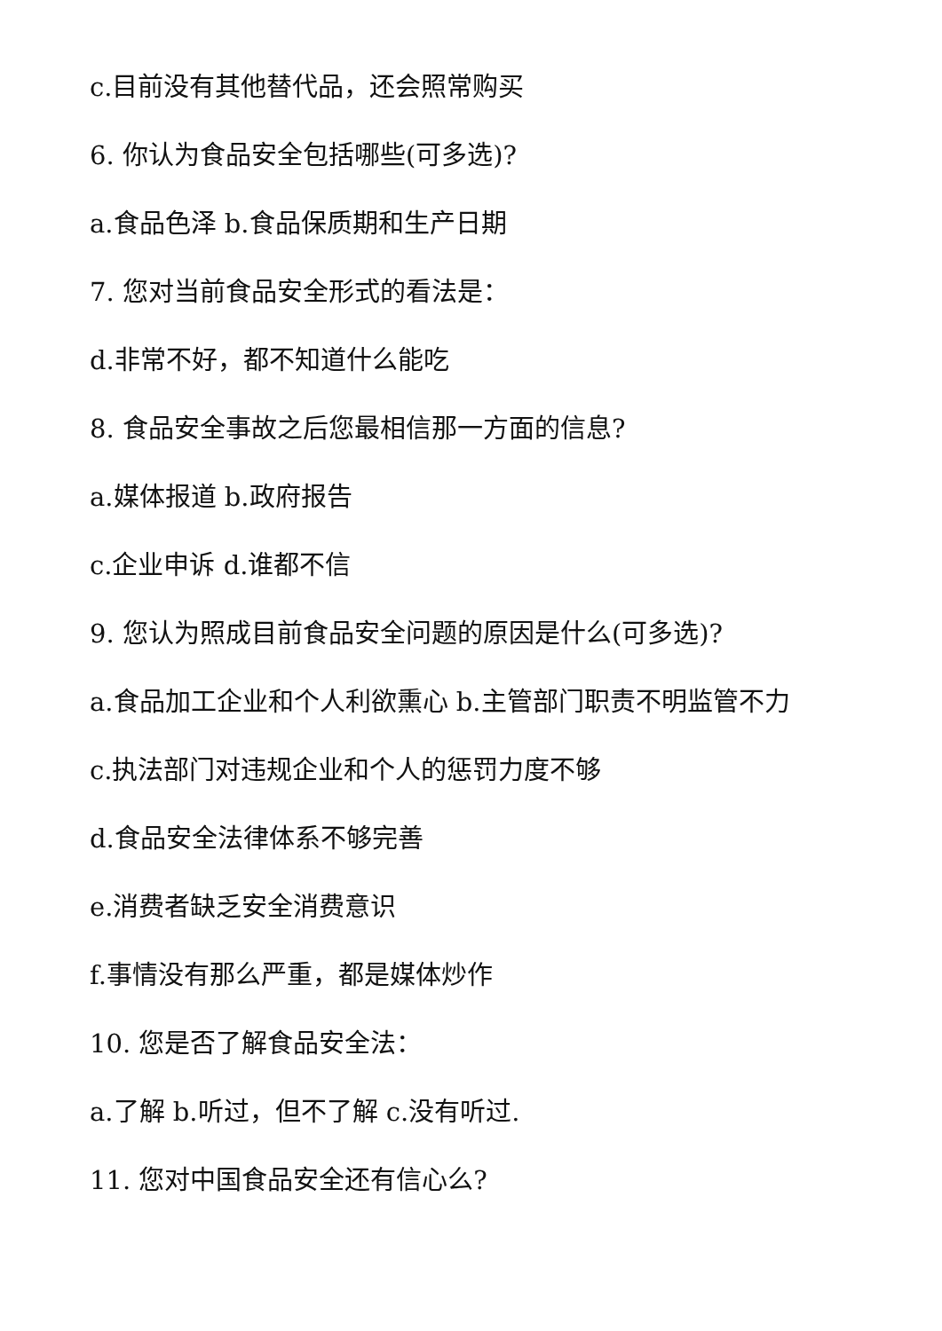c.目前没有其他替代品，还会照常购买
6. 你认为食品安全包括哪些(可多选)?
a.食品色泽 b.食品保质期和生产日期
7. 您对当前食品安全形式的看法是：
d.非常不好，都不知道什么能吃
8. 食品安全事故之后您最相信那一方面的信息?
a.媒体报道 b.政府报告
c.企业申诉 d.谁都不信
9. 您认为照成目前食品安全问题的原因是什么(可多选)?
a.食品加工企业和个人利欲熏心 b.主管部门职责不明监管不力
c.执法部门对违规企业和个人的惩罚力度不够
d.食品安全法律体系不够完善
e.消费者缺乏安全消费意识
f.事情没有那么严重，都是媒体炒作
10. 您是否了解食品安全法：
a.了解 b.听过，但不了解 c.没有听过.
11. 您对中国食品安全还有信心么?